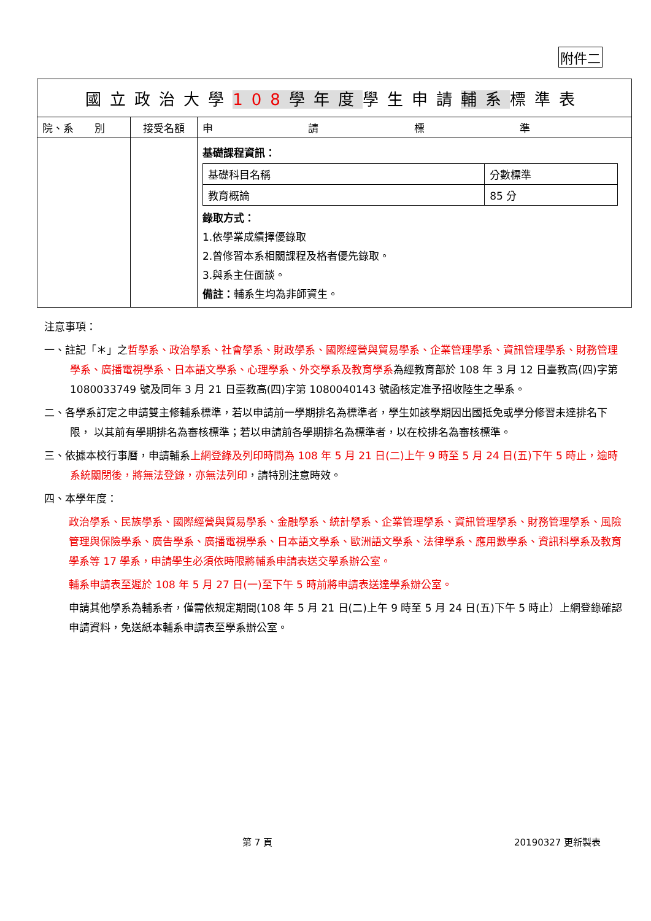附件二
| 國立政治大學 108 學年度 學生申請 輔系 標準表 | | |
| --- | --- | --- |
| 院、系 別 | 接受名額 | 申 請 標 準 |
| | | 基礎課程資訊： / 基礎科目名稱 / 分數標準 / / 教育概論 / 85 分 / 錄取方式： 1.依學業成績擇優錄取 2.曾修習本系相關課程及格者優先錄取。 3.與系主任面談。 備註： 輔系生均為非師資生。 |
注意事項：
一、註記「＊」之哲學系、政治學系、社會學系、財政學系、國際經營與貿易學系、企業管理學系、資訊管理學系、財務管理學系、廣播電視學系、日本語文學系、心理學系、外交學系及教育學系為經教育部於 108 年 3 月 12 日臺教高(四)字第 1080033749 號及同年 3 月 21 日臺教高(四)字第 1080040143 號函核定准予招收陸生之學系。
二、各學系訂定之申請雙主修輔系標準，若以申請前一學期排名為標準者，學生如該學期因出國抵免或學分修習未達排名下限， 以其前有學期排名為審核標準；若以申請前各學期排名為標準者，以在校排名為審核標準。
三、依據本校行事曆，申請輔系上網登錄及列印時間為 108 年 5 月 21 日(二)上午 9 時至 5 月 24 日(五)下午 5 時止，逾時系統關閉後，將無法登錄，亦無法列印，請特別注意時效。
四、本學年度：
政治學系、民族學系、國際經營與貿易學系、金融學系、統計學系、企業管理學系、資訊管理學系、財務管理學系、風險管理與保險學系、廣告學系、廣播電視學系、日本語文學系、歐洲語文學系、法律學系、應用數學系、資訊科學系及教育學系等 17 學系，申請學生必須依時限將輔系申請表送交學系辦公室。
輔系申請表至遲於 108 年 5 月 27 日(一)至下午 5 時前將申請表送達學系辦公室。
申請其他學系為輔系者，僅需依規定期間(108 年 5 月 21 日(二)上午 9 時至 5 月 24 日(五)下午 5 時止）上網登錄確認申請資料，免送紙本輔系申請表至學系辦公室。
第 7 頁 20190327 更新製表